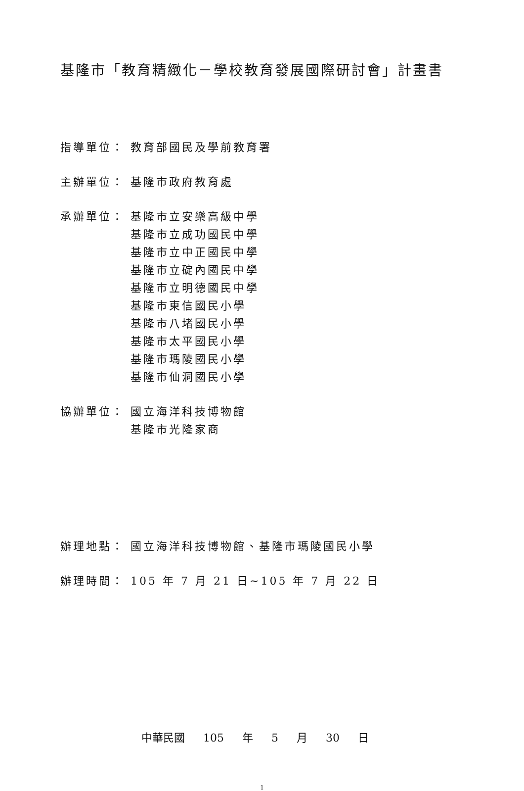基隆市「教育精緻化－學校教育發展國際研討會」計畫書
指導單位： 教育部國民及學前教育署
主辦單位： 基隆市政府教育處
承辦單位： 基隆市立安樂高級中學
基隆市立成功國民中學
基隆市立中正國民中學
基隆市立碇內國民中學
基隆市立明德國民中學
基隆市東信國民小學
基隆市八堵國民小學
基隆市太平國民小學
基隆市瑪陵國民小學
基隆市仙洞國民小學
協辦單位： 國立海洋科技博物館
基隆市光隆家商
辦理地點： 國立海洋科技博物館、基隆市瑪陵國民小學
辦理時間： 105 年 7 月 21 日~105 年 7 月 22 日
中華民國 105 年 5 月 30 日
1